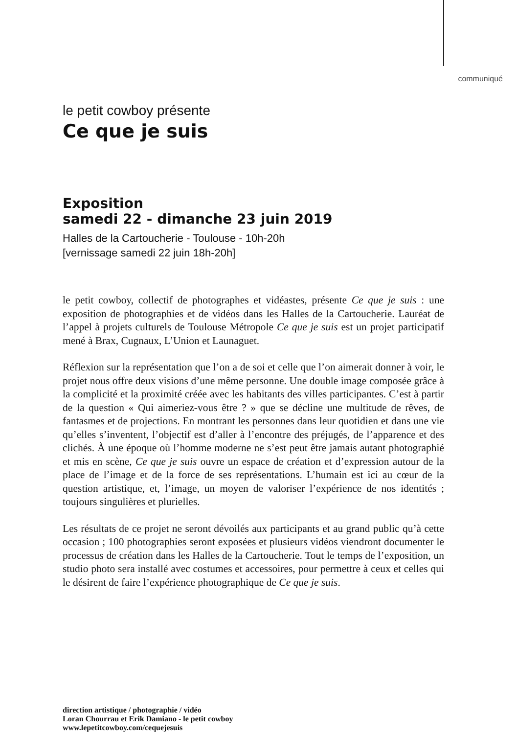communiqué
le petit cowboy présente
Ce que je suis
Exposition
samedi 22 - dimanche 23 juin 2019
Halles de la Cartoucherie - Toulouse - 10h-20h
[vernissage samedi 22 juin 18h-20h]
le petit cowboy, collectif de photographes et vidéastes, présente Ce que je suis : une exposition de photographies et de vidéos dans les Halles de la Cartoucherie. Lauréat de l’appel à projets culturels de Toulouse Métropole Ce que je suis est un projet participatif mené à Brax, Cugnaux, L’Union et Launaguet.
Réflexion sur la représentation que l’on a de soi et celle que l’on aimerait donner à voir, le projet nous offre deux visions d’une même personne. Une double image composée grâce à la complicité et la proximité créée avec les habitants des villes participantes. C’est à partir de la question « Qui aimeriez-vous être ? » que se décline une multitude de rêves, de fantasmes et de projections. En montrant les personnes dans leur quotidien et dans une vie qu’elles s’inventent, l’objectif est d’aller à l’encontre des préjugés, de l’apparence et des clichés. À une époque où l’homme moderne ne s’est peut être jamais autant photographié et mis en scène, Ce que je suis ouvre un espace de création et d’expression autour de la place de l’image et de la force de ses représentations. L’humain est ici au cœur de la question artistique, et, l’image, un moyen de valoriser l’expérience de nos identités ; toujours singulières et plurielles.
Les résultats de ce projet ne seront dévoilés aux participants et au grand public qu’à cette occasion ; 100 photographies seront exposées et plusieurs vidéos viendront documenter le processus de création dans les Halles de la Cartoucherie. Tout le temps de l’exposition, un studio photo sera installé avec costumes et accessoires, pour permettre à ceux et celles qui le désirent de faire l’expérience photographique de Ce que je suis.
direction artistique / photographie / vidéo
Loran Chourrau et Erik Damiano - le petit cowboy
www.lepetitcowboy.com/cequejesuis